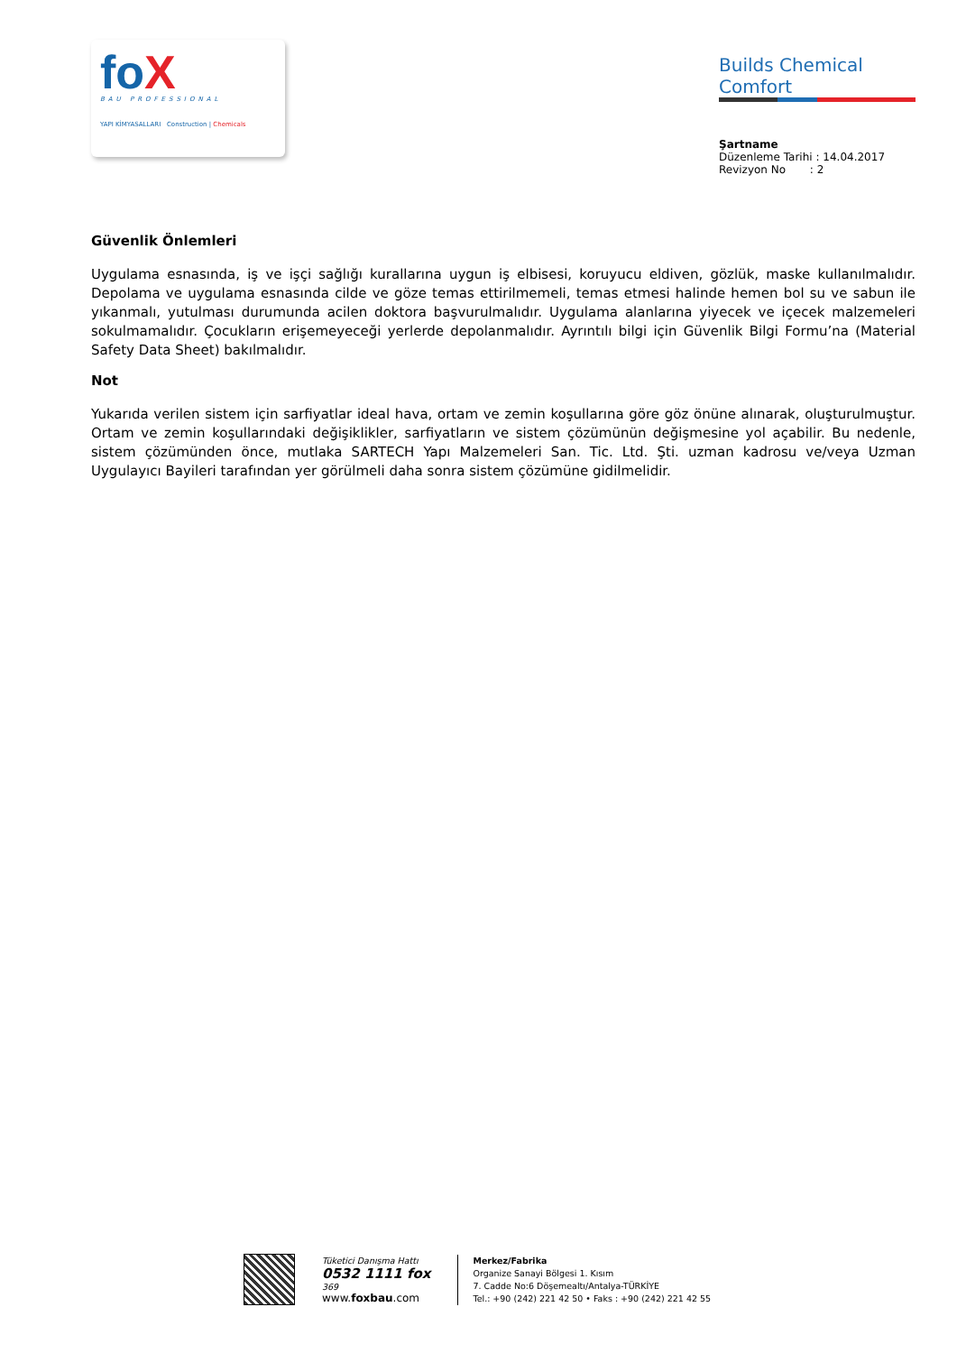foX
BAU PROFESSIONAL
YAPI KİMYASALLARI Construction | Chemicals
Builds Chemical Comfort
Şartname
Düzenleme Tarihi : 14.04.2017
Revizyon No : 2
Güvenlik Önlemleri
Uygulama esnasında, iş ve işçi sağlığı kurallarına uygun iş elbisesi, koruyucu eldiven, gözlük, maske kullanılmalıdır. Depolama ve uygulama esnasında cilde ve göze temas ettirilmemeli, temas etmesi halinde hemen bol su ve sabun ile yıkanmalı, yutulması durumunda acilen doktora başvurulmalıdır. Uygulama alanlarına yiyecek ve içecek malzemeleri sokulmamalıdır. Çocukların erişemeyeceği yerlerde depolanmalıdır. Ayrıntılı bilgi için Güvenlik Bilgi Formu’na (Material Safety Data Sheet) bakılmalıdır.
Not
Yukarıda verilen sistem için sarfiyatlar ideal hava, ortam ve zemin koşullarına göre göz önüne alınarak, oluşturulmuştur. Ortam ve zemin koşullarındaki değişiklikler, sarfiyatların ve sistem çözümünün değişmesine yol açabilir. Bu nedenle, sistem çözümünden önce, mutlaka SARTECH Yapı Malzemeleri San. Tic. Ltd. Şti. uzman kadrosu ve/veya Uzman Uygulayıcı Bayileri tarafından yer görülmeli daha sonra sistem çözümüne gidilmelidir.
Tüketici Danışma Hattı
0532 1111 fox
369
www.foxbau.com
Merkez/Fabrika
Organize Sanayi Bölgesi 1. Kısım
7. Cadde No:6 Döşemealtı/Antalya-TÜRKİYE
Tel.: +90 (242) 221 42 50 • Faks : +90 (242) 221 42 55